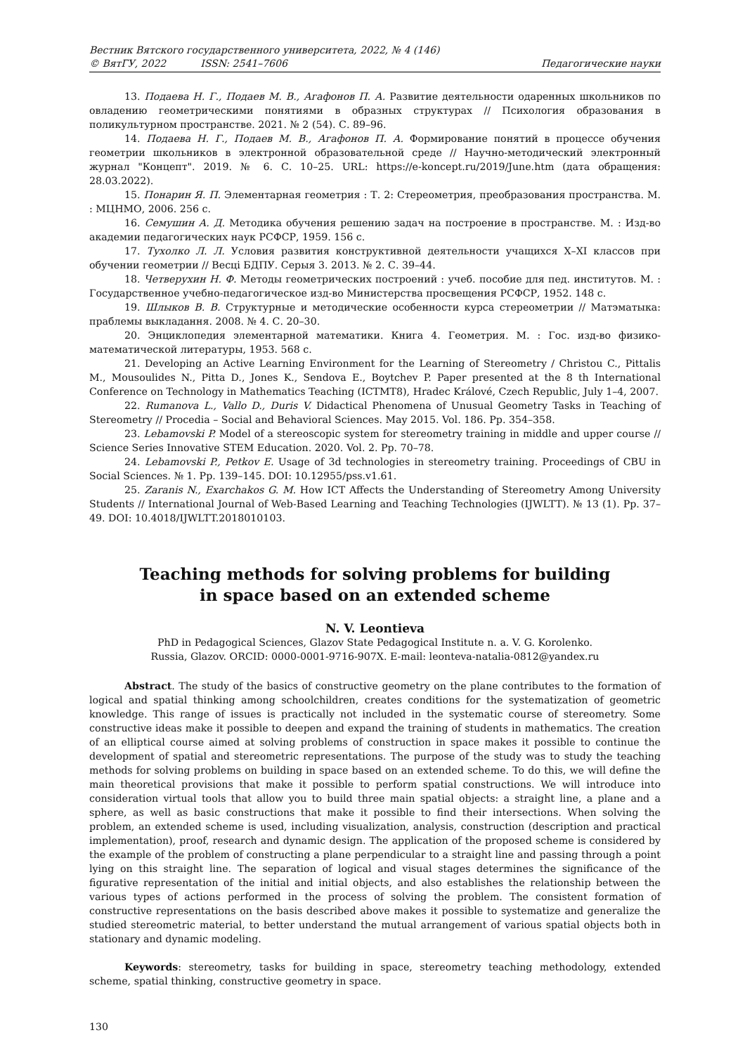Вестник Вятского государственного университета, 2022, № 4 (146)
© ВятГУ, 2022 ISSN: 2541–7606 Педагогические науки
13. Подаева Н. Г., Подаев М. В., Агафонов П. А. Развитие деятельности одаренных школьников по овладению геометрическими понятиями в образных структурах // Психология образования в поликультурном пространстве. 2021. № 2 (54). С. 89–96.
14. Подаева Н. Г., Подаев М. В., Агафонов П. А. Формирование понятий в процессе обучения геометрии школьников в электронной образовательной среде // Научно-методический электронный журнал "Концепт". 2019. № 6. С. 10–25. URL: https://e-koncept.ru/2019/June.htm (дата обращения: 28.03.2022).
15. Понарин Я. П. Элементарная геометрия : Т. 2: Стереометрия, преобразования пространства. М. : МЦНМО, 2006. 256 с.
16. Семушин А. Д. Методика обучения решению задач на построение в пространстве. М. : Изд-во академии педагогических наук РСФСР, 1959. 156 с.
17. Тухолко Л. Л. Условия развития конструктивной деятельности учащихся X–XI классов при обучении геометрии // Весцi БДПУ. Серыя 3. 2013. № 2. С. 39–44.
18. Четверухин Н. Ф. Методы геометрических построений : учеб. пособие для пед. институтов. М. : Государственное учебно-педагогическое изд-во Министерства просвещения РСФСР, 1952. 148 с.
19. Шлыков В. В. Структурные и методические особенности курса стереометрии // Матэматыка: праблемы выкладання. 2008. № 4. С. 20–30.
20. Энциклопедия элементарной математики. Книга 4. Геометрия. М. : Гос. изд-во физико-математической литературы, 1953. 568 с.
21. Developing an Active Learning Environment for the Learning of Stereometry / Christou C., Pittalis M., Mousoulides N., Pitta D., Jones K., Sendova E., Boytchev P. Paper presented at the 8 th International Conference on Technology in Mathematics Teaching (ICTMT8), Hradec Králové, Czech Republic, July 1–4, 2007.
22. Rumanova L., Vallo D., Duris V. Didactical Phenomena of Unusual Geometry Tasks in Teaching of Stereometry // Procedia – Social and Behavioral Sciences. May 2015. Vol. 186. Pp. 354–358.
23. Lebamovski P. Model of a stereoscopic system for stereometry training in middle and upper course // Science Series Innovative STEM Education. 2020. Vol. 2. Pp. 70–78.
24. Lebamovski P., Petkov E. Usage of 3d technologies in stereometry training. Proceedings of CBU in Social Sciences. № 1. Pp. 139–145. DOI: 10.12955/pss.v1.61.
25. Zaranis N., Exarchakos G. M. How ICT Affects the Understanding of Stereometry Among University Students // International Journal of Web-Based Learning and Teaching Technologies (IJWLTT). № 13 (1). Pp. 37–49. DOI: 10.4018/IJWLTT.2018010103.
Teaching methods for solving problems for building
in space based on an extended scheme
N. V. Leontieva
PhD in Pedagogical Sciences, Glazov State Pedagogical Institute n. a. V. G. Korolenko.
Russia, Glazov. ORCID: 0000-0001-9716-907X. E-mail: leonteva-natalia-0812@yandex.ru
Abstract. The study of the basics of constructive geometry on the plane contributes to the formation of logical and spatial thinking among schoolchildren, creates conditions for the systematization of geometric knowledge. This range of issues is practically not included in the systematic course of stereometry. Some constructive ideas make it possible to deepen and expand the training of students in mathematics. The creation of an elliptical course aimed at solving problems of construction in space makes it possible to continue the development of spatial and stereometric representations. The purpose of the study was to study the teaching methods for solving problems on building in space based on an extended scheme. To do this, we will define the main theoretical provisions that make it possible to perform spatial constructions. We will introduce into consideration virtual tools that allow you to build three main spatial objects: a straight line, a plane and a sphere, as well as basic constructions that make it possible to find their intersections. When solving the problem, an extended scheme is used, including visualization, analysis, construction (description and practical implementation), proof, research and dynamic design. The application of the proposed scheme is considered by the example of the problem of constructing a plane perpendicular to a straight line and passing through a point lying on this straight line. The separation of logical and visual stages determines the significance of the figurative representation of the initial and initial objects, and also establishes the relationship between the various types of actions performed in the process of solving the problem. The consistent formation of constructive representations on the basis described above makes it possible to systematize and generalize the studied stereometric material, to better understand the mutual arrangement of various spatial objects both in stationary and dynamic modeling.
Keywords: stereometry, tasks for building in space, stereometry teaching methodology, extended scheme, spatial thinking, constructive geometry in space.
130